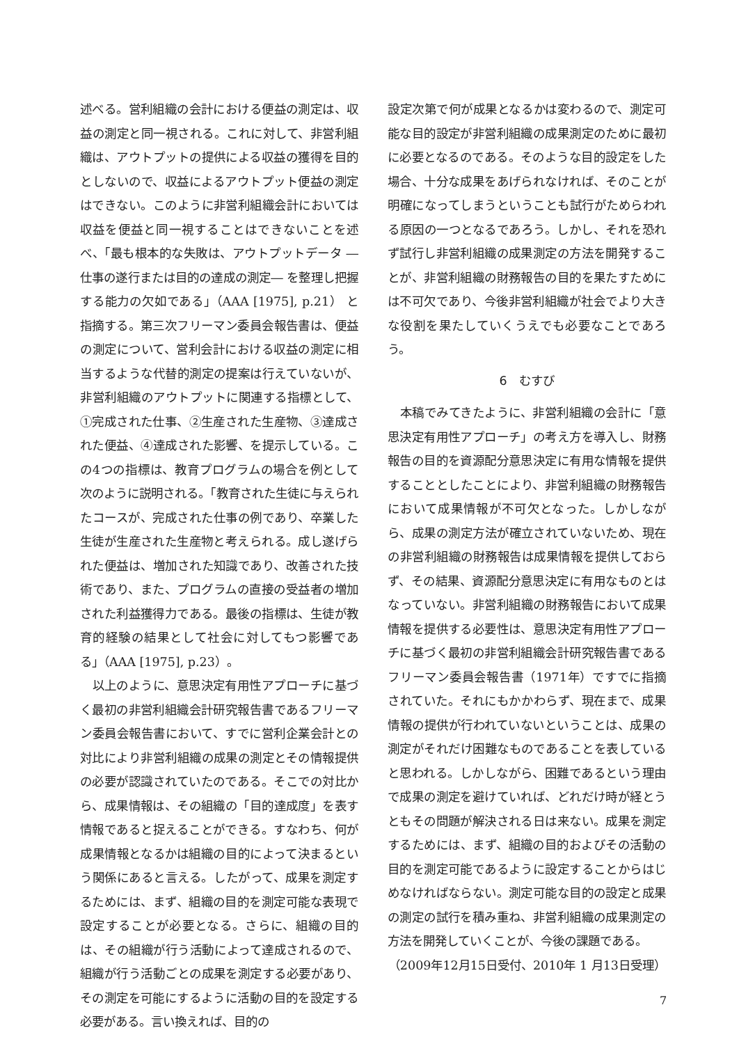述べる。営利組織の会計における便益の測定は、収益の測定と同一視される。これに対して、非営利組織は、アウトプットの提供による収益の獲得を目的としないので、収益によるアウトプット便益の測定はできない。このように非営利組織会計においては収益を便益と同一視することはできないことを述べ、「最も根本的な失敗は、アウトプットデータ ―仕事の遂行または目的の達成の測定― を整理し把握する能力の欠如である」（AAA [1975], p.21） と指摘する。第三次フリーマン委員会報告書は、便益の測定について、営利会計における収益の測定に相当するような代替的測定の提案は行えていないが、非営利組織のアウトプットに関連する指標として、①完成された仕事、②生産された生産物、③達成された便益、④達成された影響、を提示している。この4つの指標は、教育プログラムの場合を例として次のように説明される。「教育された生徒に与えられたコースが、完成された仕事の例であり、卒業した生徒が生産された生産物と考えられる。成し遂げられた便益は、増加された知識であり、改善された技術であり、また、プログラムの直接の受益者の増加された利益獲得力である。最後の指標は、生徒が教育的経験の結果として社会に対してもつ影響である」（AAA [1975], p.23）。
以上のように、意思決定有用性アプローチに基づく最初の非営利組織会計研究報告書であるフリーマン委員会報告書において、すでに営利企業会計との対比により非営利組織の成果の測定とその情報提供の必要が認識されていたのである。そこでの対比から、成果情報は、その組織の「目的達成度」を表す情報であると捉えることができる。すなわち、何が成果情報となるかは組織の目的によって決まるという関係にあると言える。したがって、成果を測定するためには、まず、組織の目的を測定可能な表現で設定することが必要となる。さらに、組織の目的は、その組織が行う活動によって達成されるので、組織が行う活動ごとの成果を測定する必要があり、その測定を可能にするように活動の目的を設定する必要がある。言い換えれば、目的の
設定次第で何が成果となるかは変わるので、測定可能な目的設定が非営利組織の成果測定のために最初に必要となるのである。そのような目的設定をした場合、十分な成果をあげられなければ、そのことが明確になってしまうということも試行がためらわれる原因の一つとなるであろう。しかし、それを恐れず試行し非営利組織の成果測定の方法を開発することが、非営利組織の財務報告の目的を果たすためには不可欠であり、今後非営利組織が社会でより大きな役割を果たしていくうえでも必要なことであろう。
6　むすび
本稿でみてきたように、非営利組織の会計に「意思決定有用性アプローチ」の考え方を導入し、財務報告の目的を資源配分意思決定に有用な情報を提供することとしたことにより、非営利組織の財務報告において成果情報が不可欠となった。しかしながら、成果の測定方法が確立されていないため、現在の非営利組織の財務報告は成果情報を提供しておらず、その結果、資源配分意思決定に有用なものとはなっていない。非営利組織の財務報告において成果情報を提供する必要性は、意思決定有用性アプローチに基づく最初の非営利組織会計研究報告書であるフリーマン委員会報告書（1971年）ですでに指摘されていた。それにもかかわらず、現在まで、成果情報の提供が行われていないということは、成果の測定がそれだけ困難なものであることを表していると思われる。しかしながら、困難であるという理由で成果の測定を避けていれば、どれだけ時が経とうともその問題が解決される日は来ない。成果を測定するためには、まず、組織の目的およびその活動の目的を測定可能であるように設定することからはじめなければならない。測定可能な目的の設定と成果の測定の試行を積み重ね、非営利組織の成果測定の方法を開発していくことが、今後の課題である。
（2009年12月15日受付、2010年 1 月13日受理）
7